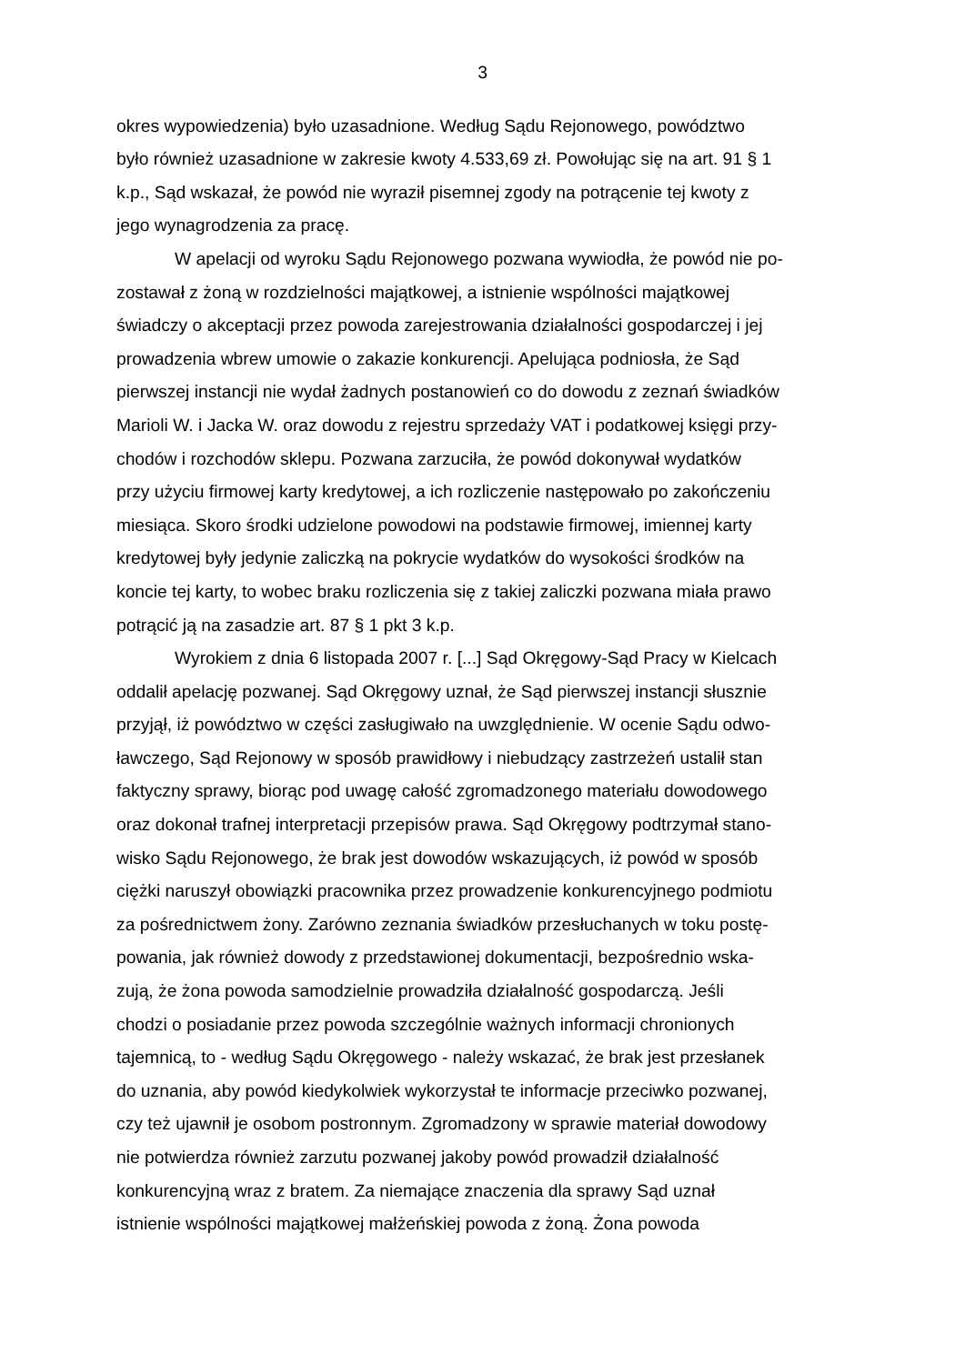3
okres wypowiedzenia) było uzasadnione. Według Sądu Rejonowego, powództwo
było również uzasadnione w zakresie kwoty 4.533,69 zł. Powołując się na art. 91 § 1
k.p., Sąd wskazał, że powód nie wyraził pisemnej zgody na potrącenie tej kwoty z
jego wynagrodzenia za pracę.
W apelacji od wyroku Sądu Rejonowego pozwana wywiodła, że powód nie po-
zostawał z żoną w rozdzielności majątkowej, a istnienie wspólności majątkowej
świadczy o akceptacji przez powoda zarejestrowania działalności gospodarczej i jej
prowadzenia wbrew umowie o zakazie konkurencji. Apelująca podniosła, że Sąd
pierwszej instancji nie wydał żadnych postanowień co do dowodu z zeznań świadków
Marioli W. i Jacka W. oraz dowodu z rejestru sprzedaży VAT i podatkowej księgi przy-
chodów i rozchodów sklepu. Pozwana zarzuciła, że powód dokonywał wydatków
przy użyciu firmowej karty kredytowej, a ich rozliczenie następowało po zakończeniu
miesiąca. Skoro środki udzielone powodowi na podstawie firmowej, imiennej karty
kredytowej były jedynie zaliczką na pokrycie wydatków do wysokości środków na
koncie tej karty, to wobec braku rozliczenia się z takiej zaliczki pozwana miała prawo
potrącić ją na zasadzie art. 87 § 1 pkt 3 k.p.
Wyrokiem z dnia 6 listopada 2007 r. [...] Sąd Okręgowy-Sąd Pracy w Kielcach
oddalił apelację pozwanej. Sąd Okręgowy uznał, że Sąd pierwszej instancji słusznie
przyjął, iż powództwo w części zasługiwało na uwzględnienie. W ocenie Sądu odwo-
ławczego, Sąd Rejonowy w sposób prawidłowy i niebudzący zastrzeżeń ustalił stan
faktyczny sprawy, biorąc pod uwagę całość zgromadzonego materiału dowodowego
oraz dokonał trafnej interpretacji przepisów prawa. Sąd Okręgowy podtrzymał stano-
wisko Sądu Rejonowego, że brak jest dowodów wskazujących, iż powód w sposób
ciężki naruszył obowiązki pracownika przez prowadzenie konkurencyjnego podmiotu
za pośrednictwem żony. Zarówno zeznania świadków przesłuchanych w toku postę-
powania, jak również dowody z przedstawionej dokumentacji, bezpośrednio wska-
zują, że żona powoda samodzielnie prowadziła działalność gospodarczą. Jeśli
chodzi o posiadanie przez powoda szczególnie ważnych informacji chronionych
tajemnicą, to - według Sądu Okręgowego - należy wskazać, że brak jest przesłanek
do uznania, aby powód kiedykolwiek wykorzystał te informacje przeciwko pozwanej,
czy też ujawnił je osobom postronnym. Zgromadzony w sprawie materiał dowodowy
nie potwierdza również zarzutu pozwanej jakoby powód prowadził działalność
konkurencyjną wraz z bratem. Za niemające znaczenia dla sprawy Sąd uznał
istnienie wspólności majątkowej małżeńskiej powoda z żoną. Żona powoda